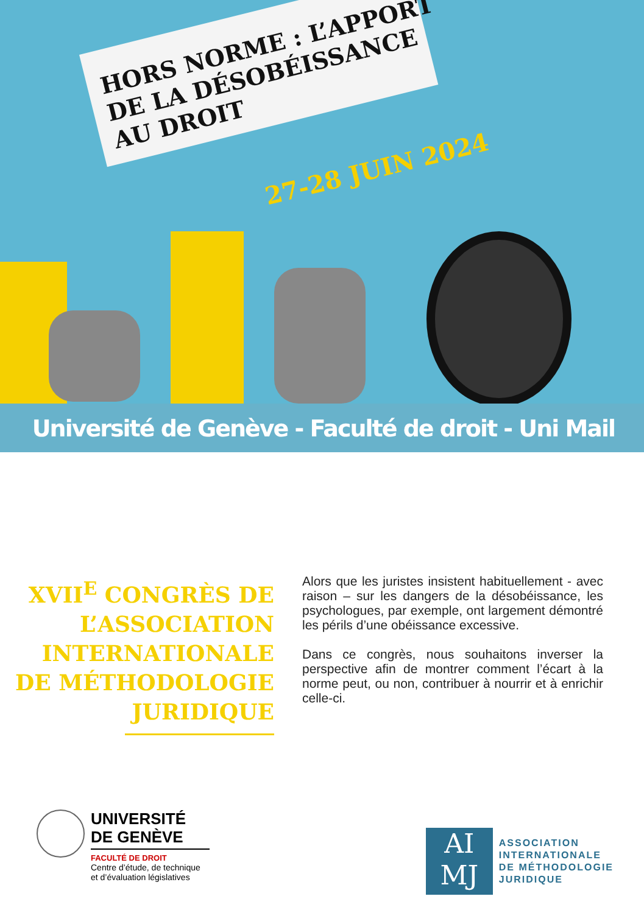HORS NORME : L’APPORT
DE LA DÉSOBÉISSANCE
AU DROIT
27-28 JUIN 2024
Université de Genève - Faculté de droit - Uni Mail
XVII<sup>E</sup> CONGRÈS DE L’ASSOCIATION INTERNATIONALE DE MÉTHODOLOGIE JURIDIQUE
Alors que les juristes insistent habituellement - avec raison – sur les dangers de la désobéissance, les psychologues, par exemple, ont largement démontré les périls d’une obéissance excessive.
Dans ce congrès, nous souhaitons inverser la perspective afin de montrer comment l’écart à la norme peut, ou non, contribuer à nourrir et à enrichir celle-ci.
UNIVERSITÉ
DE GENÈVE
FACULTÉ DE DROIT
Centre d’étude, de technique
et d’évaluation législatives
AI
MJ
ASSOCIATION
INTERNATIONALE
DE MÉTHODOLOGIE
JURIDIQUE